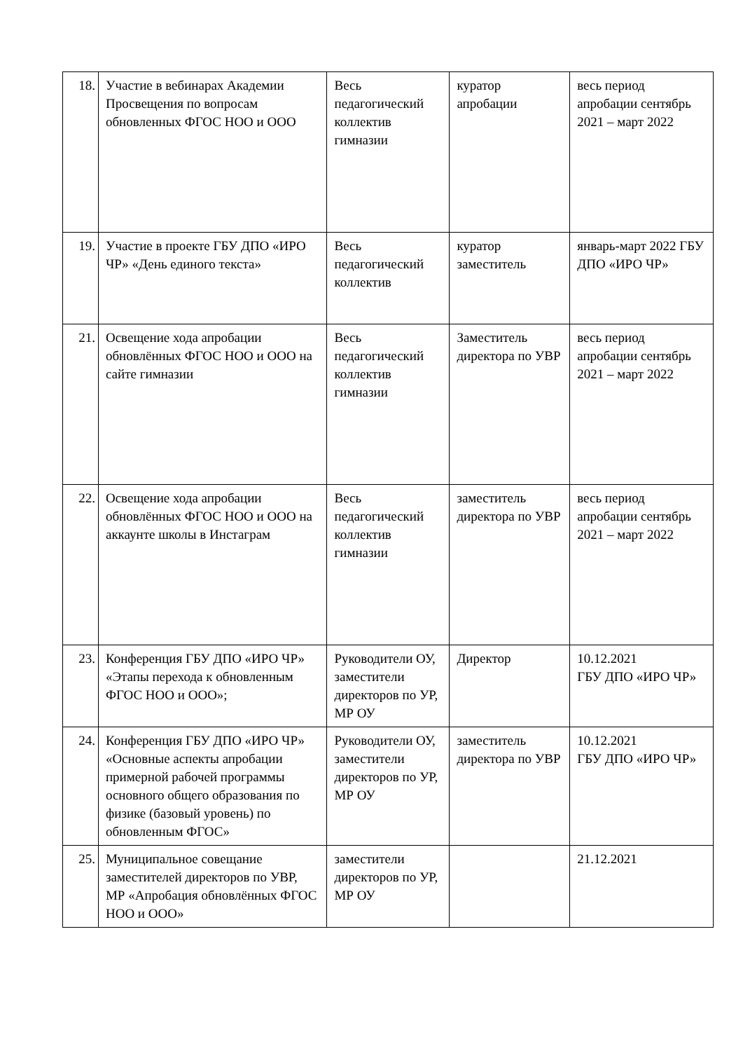| 18. | Участие в вебинарах Академии Просвещения по вопросам обновленных ФГОС НОО и ООО | Весь педагогический коллектив гимназии | куратор апробации | весь период апробации сентябрь 2021 – март 2022 |
| 19. | Участие в проекте ГБУ ДПО «ИРО ЧР» «День единого текста» | Весь педагогический коллектив | куратор заместитель | январь-март 2022 ГБУ ДПО «ИРО ЧР» |
| 21. | Освещение хода апробации обновлённых ФГОС НОО и ООО на сайте гимназии | Весь педагогический коллектив гимназии | Заместитель директора по УВР | весь период апробации сентябрь 2021 – март 2022 |
| 22. | Освещение хода апробации обновлённых ФГОС НОО и ООО на аккаунте школы в Инстаграм | Весь педагогический коллектив гимназии | заместитель директора по УВР | весь период апробации сентябрь 2021 – март 2022 |
| 23. | Конференция ГБУ ДПО «ИРО ЧР» «Этапы перехода к обновленным ФГОС НОО и ООО»; | Руководители ОУ, заместители директоров по УР, МР ОУ | Директор | 10.12.2021 ГБУ ДПО «ИРО ЧР» |
| 24. | Конференция ГБУ ДПО «ИРО ЧР» «Основные аспекты апробации примерной рабочей программы основного общего образования по физике (базовый уровень) по обновленным ФГОС» | Руководители ОУ, заместители директоров по УР, МР ОУ | заместитель директора по УВР | 10.12.2021 ГБУ ДПО «ИРО ЧР» |
| 25. | Муниципальное совещание заместителей директоров по УВР, МР «Апробация обновлённых ФГОС НОО и ООО» | заместители директоров по УР, МР ОУ | | 21.12.2021 |